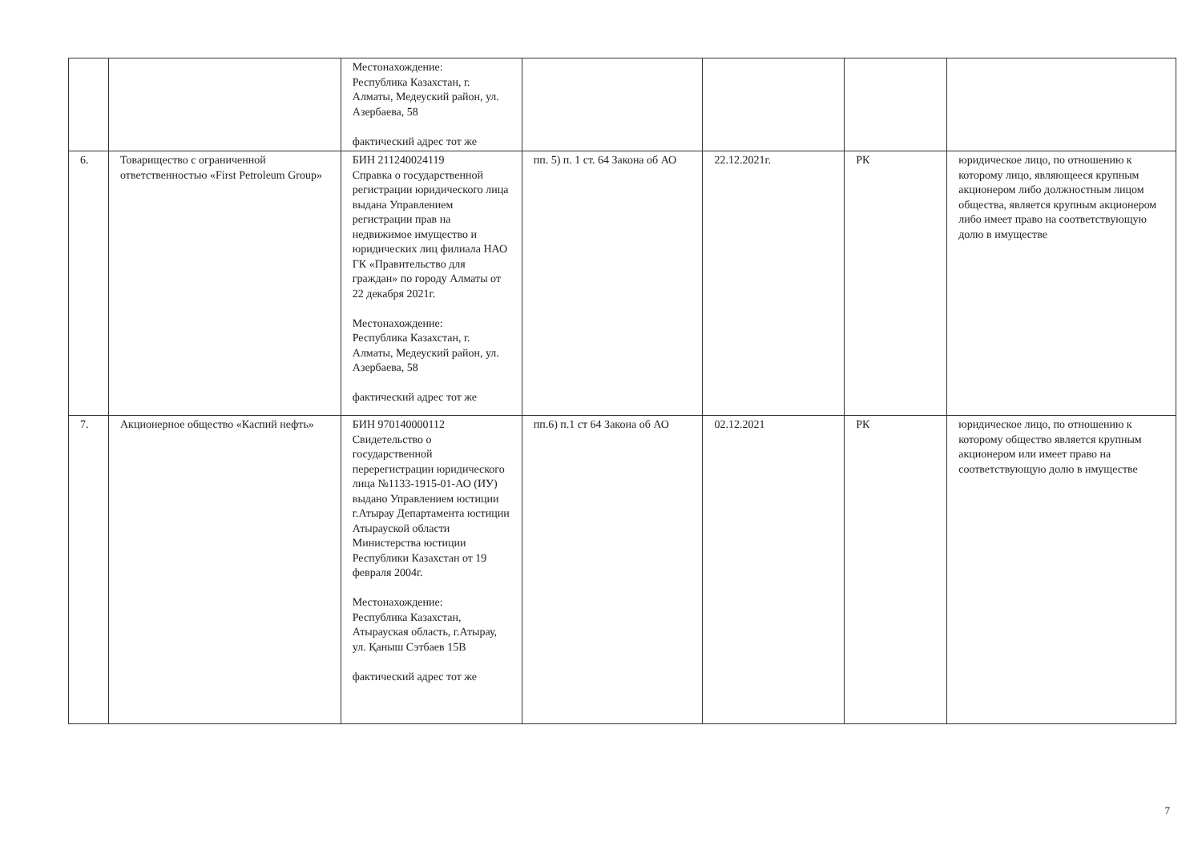| | | Местонахождение: Республика Казахстан, г. Алматы, Медеуский район, ул. Азербаева, 58 фактический адрес тот же | | | | |
| 6. | Товарищество с ограниченной ответственностью «First Petroleum Group» | БИН 211240024119 Справка о государственной регистрации юридического лица выдана Управлением регистрации прав на недвижимое имущество и юридических лиц филиала НАО ГК «Правительство для граждан» по городу Алматы от 22 декабря 2021г. Местонахождение: Республика Казахстан, г. Алматы, Медеуский район, ул. Азербаева, 58 фактический адрес тот же | пп. 5) п. 1 ст. 64 Закона об АО | 22.12.2021г. | РК | юридическое лицо, по отношению к которому лицо, являющееся крупным акционером либо должностным лицом общества, является крупным акционером либо имеет право на соответствующую долю в имуществе |
| 7. | Акционерное общество «Каспий нефть» | БИН 970140000112 Свидетельство о государственной перерегистрации юридического лица №1133-1915-01-АО (ИУ) выдано Управлением юстиции г.Атырау Департамента юстиции Атырауской области Министерства юстиции Республики Казахстан от 19 февраля 2004г. Местонахождение: Республика Казахстан, Атырауская область, г.Атырау, ул. Қаныш Сэтбаев 15В фактический адрес тот же | пп.6) п.1 ст 64 Закона об АО | 02.12.2021 | РК | юридическое лицо, по отношению к которому общество является крупным акционером или имеет право на соответствующую долю в имуществе |
7